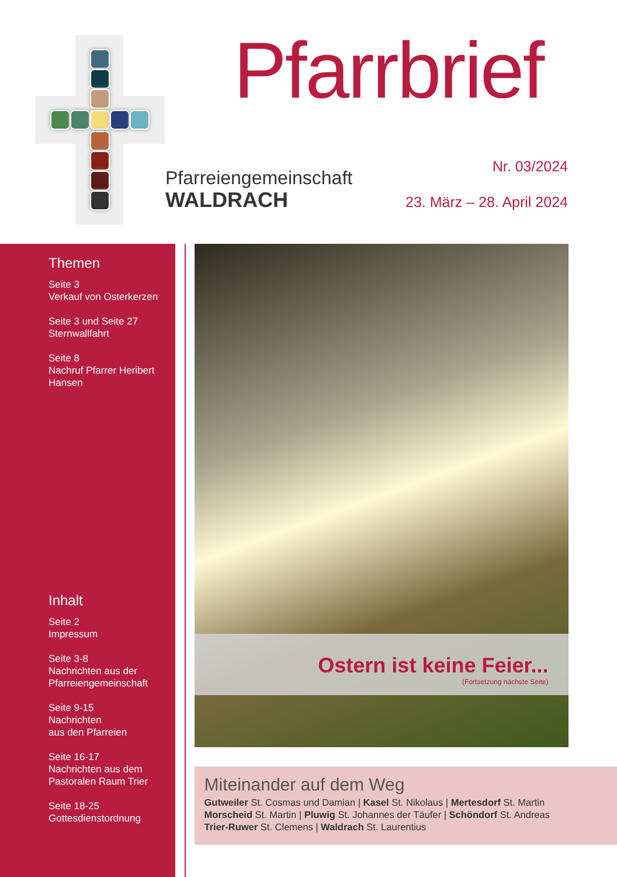Pfarrbrief
Pfarreiengemeinschaft
WALDRACH
Nr. 03/2024
23. März – 28. April 2024
Themen
Seite 3
Verkauf von Osterkerzen
Seite 3 und Seite 27
Sternwallfahrt
Seite 8
Nachruf Pfarrer Heribert Hansen
Inhalt
Seite 2
Impressum
Seite 3-8
Nachrichten aus der Pfarreiengemeinschaft
Seite 9-15
Nachrichten
aus den Pfarreien
Seite 16-17
Nachrichten aus dem Pastoralen Raum Trier
Seite 18-25
Gottesdienstordnung
Ostern ist keine Feier...
(Fortsetzung nächste Seite)
Miteinander auf dem Weg
Gutweiler St. Cosmas und Damian | Kasel St. Nikolaus | Mertesdorf St. Martin
Morscheid St. Martin | Pluwig St. Johannes der Täufer | Schöndorf St. Andreas
Trier-Ruwer St. Clemens | Waldrach St. Laurentius